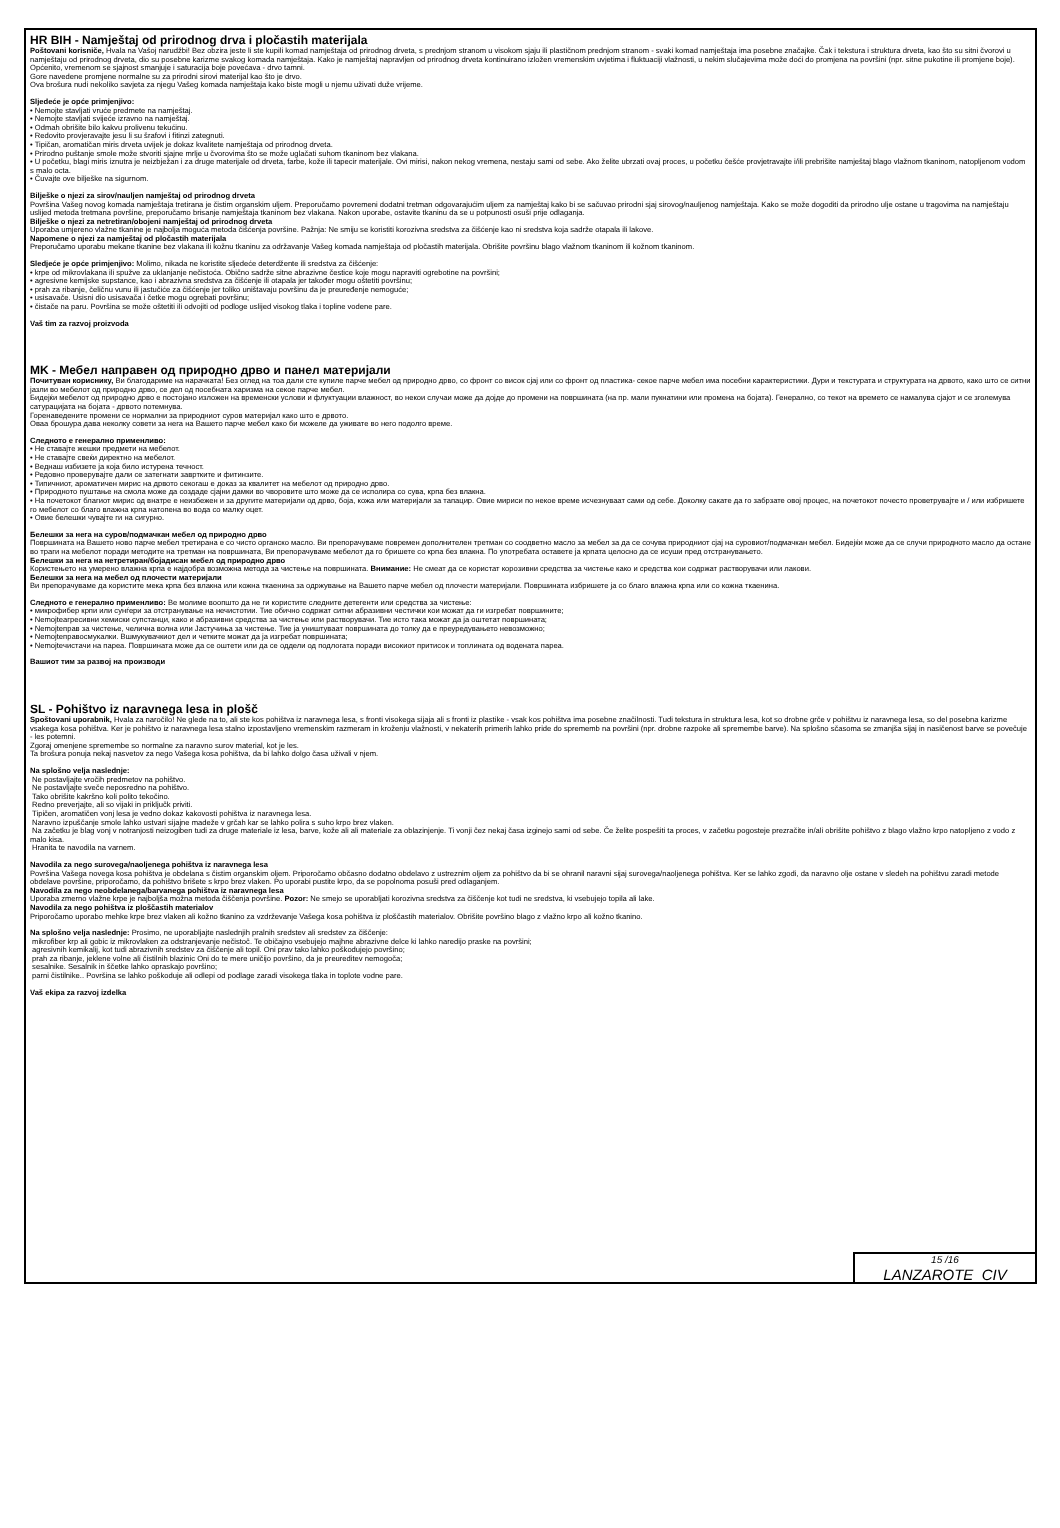HR BIH - Namještaj od prirodnog drva i pločastih materijala
Poštovani korisniče, Hvala na Vašoj narudžbi! Bez obzira jeste li ste kupili komad namještaja od prirodnog drveta, s prednjom stranom u visokom sjaju ili plastičnom prednjom stranom - svaki komad namještaja ima posebne značajke. Čak i tekstura i struktura drveta, kao što su sitni čvorovi u namještaju od prirodnog drveta, dio su posebne karizme svakog komada namještaja. Kako je namještaj napravljen od prirodnog drveta kontinuirano izložen vremenskim uvjetima i fluktuaciji vlažnosti, u nekim slučajevima može doći do promjena na površini (npr. sitne pukotine ili promjene boje). Općenito, vremenom se sjajnost smanjuje i saturacija boje povećava - drvo tamni.
Gore navedene promjene normalne su za prirodni sirovi materijal kao što je drvo.
Ova brošura nudi nekoliko savjeta za njegu Vašeg komada namještaja kako biste mogli u njemu uživati duže vrijeme.
Sljedeće je opće primjenjivo:
• Nemojte stavljati vruće predmete na namještaj.
• Nemojte stavljati svijeće izravno na namještaj.
• Odmah obrišite bilo kakvu prolivenu tekućinu.
• Redovito provjeravajte jesu li su šrafovi i fitinzi zategnuti.
• Tipičan, aromatičan miris drveta uvijek je dokaz kvalitete namještaja od prirodnog drveta.
• Prirodno puštanje smole može stvoriti sjajne mrlje u čvorovima što se može uglačati suhom tkaninom bez vlakana.
• U početku, blagi miris iznutra je neizbježan i za druge materijale od drveta, farbe, kože ili tapecir materijale. Ovi mirisi, nakon nekog vremena, nestaju sami od sebe. Ako želite ubrzati ovaj proces, u početku češće provjetravajte i/ili prebrišite namještaj blago vlažnom tkaninom, natopljenom vodom s malo octa.
• Čuvajte ove bilješke na sigurnom.
Bilješke o njezi za sirov/nauljen namještaj od prirodnog drveta
Površina Vašeg novog komada namještaja tretirana je čistim organskim uljem. Preporučamo povremeni dodatni tretman odgovarajućim uljem za namještaj kako bi se sačuvao prirodni sjaj sirovog/nauljenog namještaja. Kako se može dogoditi da prirodno ulje ostane u tragovima na namještaju uslijed metoda tretmana površine, preporučamo brisanje namještaja tkaninom bez vlakana. Nakon uporabe, ostavite tkaninu da se u potpunosti osuši prije odlaganja.
Bilješke o njezi za netretiran/obojeni namještaj od prirodnog drveta
Uporaba umjereno vlažne tkanine je najbolja moguća metoda čišćenja površine. Pažnja: Ne smiju se koristiti korozivna sredstva za čišćenje kao ni sredstva koja sadrže otapala ili lakove.
Napomene o njezi za namještaj od pločastih materijala
Preporučamo uporabu mekane tkanine bez vlakana ili kožnu tkaninu za održavanje Vašeg komada namještaja od pločastih materijala. Obrišite površinu blago vlažnom tkaninom ili kožnom tkaninom.
Sledjeće je opće primjenjivo: Molimo, nikada ne koristite sljedeće deterdžente ili sredstva za čišćenje:
• krpe od mikrovlakana ili spužve za uklanjanje nečistoća. Obično sadrže sitne abrazivne čestice koje mogu napraviti ogrebotine na površini;
• agresivne kemijske supstance, kao i abrazivna sredstva za čišćenje ili otapala jer također mogu oštetiti površinu;
• prah za ribanje, čeličnu vunu ili jastučiće za čišćenje jer toliko uništavaju površinu da je preuređenje nemoguće;
• usisavače. Usisni dio usisavača i četke mogu ogrebati površinu;
• čistače na paru. Površina se može oštetiti ili odvojiti od podloge uslijed visokog tlaka i topline vodene pare.
Vaš tim za razvoj proizvoda
MK - Мебел направен од природно дрво и панел материјали
Почитуван кориснику, Ви благодариме на нарачката! Без оглед на тоа дали сте купиле парче мебел од природно дрво, со фронт со висок сјај или со фронт од пластика- секое парче мебел има посебни карактеристики. Дури и текстурата и структурата на дрвото, како што се ситни јазли во мебелот од природно дрво, се дел од посебната харизма на секое парче мебел.
Бидејќи мебелот од природно дрво е постојано изложен на временски услови и флуктуации влажност, во некои случаи може да дојде до промени на површината (на пр. мали пукнатини или промена на бојата). Генерално, со текот на времето се намалува сјајот и се зголемува сатурацијата на бојата - дрвото потемнува.
Горенаведените промени се нормални за природниот суров материјал како што е дрвото.
Оваа брошура дава неколку совети за нега на Вашето парче мебел како би можеле да уживате во него подолго време.
Следното е генерално применливо:
• Не ставајте жешки предмети на мебелот.
• Не ставајте свеќи директно на мебелот.
• Веднаш избизете ја која било истурена течност.
• Редовно проверувајте дали се затегнати завртките и фитинзите.
• Типичниот, ароматичен мирис на дрвото секогаш е доказ за квалитет на мебелот од природно дрво.
• Природното пуштање на смола може да создаде сјајни дамки во чворовите што може да се исполира со сува, крпа без влакна.
• На почетокот благиот мирис од внатре е неизбежен и за другите материјали од дрво, боја, кожа или материјали за тапацир. Овие мириси по некое време исчезнуваат сами од себе. Доколку сакате да го забрзате овој процес, на почетокот почесто проветрувајте и / или избришете го мебелот со благо влажна крпа натопена во вода со малку оцет.
• Овие белешки чувајте ги на сигурно.
Белешки за нега на суров/подмачкан мебел од природно дрво
Површината на Вашето ново парче мебел третирана е со чисто органско масло. Ви препорачуваме повремен дополнителен третман со соодветно масло за мебел за да се сочува природниот сјај на суровиот/подмачкан мебел. Бидејќи може да се случи природното масло да остане во траги на мебелот поради методите на третман на површината, Ви препорачуваме мебелот да го бришете со крпа без влакна. По употребата оставете ја крпата целосно да се исуши пред отстранувањето.
Белешки за нега на нетретиран/бојадисан мебел од природно дрво
Користењето на умерено влажна крпа е најдобра возможна метода за чистење на површината. Внимание: Не смеат да се користат корозивни средства за чистење како и средства кои содржат растворувачи или лакови.
Белешки за нега на мебел од плочести материјали
Ви препорачуваме да користите мека крпа без влакна или кожна ткаенина за одржување на Вашето парче мебел од плочести материјали. Површината избришете ја со благо влажна крпа или со кожна ткаенина.
Следното е генерално применливо: Ве молиме воопшто да не ги користите следните детегенти или средства за чистење:
• микрофибер крпи или сунѓери за отстранување на нечистотии. Тие обично содржат ситни абразивни честички кои можат да ги изгребат површините;
• Nemojteагресивни хемиски супстанци, како и абразивни средства за чистење или растворувачи. Тие исто така можат да ја оштетат површината;
• Nemojteправ за чистење, челична волна или Јастучиња за чистење. Тие ја уништуваат површината до толку да е преуредувањето невозможно;
• Nemojteправосмукалки. Вшмукувачкиот дел и четките можат да ја изгребат површината;
• Nemojteчистачи на пареа. Површината може да се оштети или да се оддели од подлогата поради високиот притисок и топлината од водената пареа.
Вашиот тим за развој на производи
SL - Pohištvo iz naravnega lesa in plošč
Spoštovani uporabnik, Hvala za naročilo! Ne glede na to, ali ste kos pohištva iz naravnega lesa, s fronti visokega sijaja ali s fronti iz plastike - vsak kos pohištva ima posebne značilnosti. Tudi tekstura in struktura lesa, kot so drobne grče v pohištvu iz naravnega lesa, so del posebna karizme vsakega kosa pohištva. Ker je pohištvo iz naravnega lesa stalno izpostavljeno vremenskim razmeram in kroženju vlažnosti, v nekaterih primerih lahko pride do sprememb na površini (npr. drobne razpoke ali spremembe barve). Na splošno sčasoma se zmanjša sijaj in nasičenost barve se povečuje - les potemni.
Zgoraj omenjene spremembe so normalne za naravno surov material, kot je les.
Ta brošura ponuja nekaj nasvetov za nego Vašega kosa pohištva, da bi lahko dolgo časa uživali v njem.
Na splošno velja naslednje:
Ne postavljajte vročih predmetov na pohištvo.
Ne postavljajte sveče neposredno na pohištvo.
Tako obrišite kakršno koli polito tekočino.
Redno preverjajte, ali so vijaki in priključk priviti.
Tipičen, aromatičen vonj lesa je vedno dokaz kakovosti pohištva iz naravnega lesa.
Naravno izpuščanje smole lahko ustvari sijajne madeže v grčah kar se lahko polira s suho krpo brez vlaken.
Na začetku je blag vonj v notranjosti neizogiben tudi za druge materiale iz lesa, barve, kože ali ali materiale za oblazinjenje. Ti vonji čez nekaj časa izginejo sami od sebe. Če želite pospešiti ta proces, v začetku pogosteje prezračite in/ali obrišite pohištvo z blago vlažno krpo natopljeno z vodo z malo kisa.
Hranita te navodila na varnem.
Navodila za nego surovega/naoljenega pohištva iz naravnega lesa
Površina Vašega novega kosa pohištva je obdelana s čistim organskim oljem. Priporočamo občasno dodatno obdelavo z ustreznim oljem za pohištvo da bi se ohranil naravni sijaj surovega/naoljenega pohištva. Ker se lahko zgodi, da naravno olje ostane v sledeh na pohištvu zaradi metode obdelave površine, priporočamo, da pohištvo brišete s krpo brez vlaken. Po uporabi pustite krpo, da se popolnoma posuši pred odlaganjem.
Navodila za nego neobdelanega/barvanega pohištva iz naravnega lesa
Uporaba zmerno vlažne krpe je najboljša možna metoda čiščenja površine. Pozor: Ne smejo se uporabljati korozivna sredstva za čiščenje kot tudi ne sredstva, ki vsebujejo topila ali lake.
Navodila za nego pohištva iz ploščastih materialov
Priporočamo uporabo mehke krpe brez vlaken ali kožno tkanino za vzdrževanje Vašega kosa pohištva iz ploščastih materialov. Obrišite površino blago z vlažno krpo ali kožno tkanino.
Na splošno velja naslednje: Prosimo, ne uporabljajte naslednjih pralnih sredstev ali sredstev za čiščenje:
mikrofiber krp ali gobic iz mikrovlaken za odstranjevanje nečistoč. Te običajno vsebujejo majhne abrazivne delce ki lahko naredijo praske na površini;
agresivnih kemikalij, kot tudi abrazivnih sredstev za čiščenje ali topil. Oni prav tako lahko poškodujejo površino;
prah za ribanje, jeklene volne ali čistilnih blazinic Oni do te mere uničijo površino, da je preureditev nemogoča;
sesalnike. Sesalnik in ščetke lahko opraskajo površino;
parni čistilnike.. Površina se lahko poškoduje ali odlepi od podlage zaradi visokega tlaka in toplote vodne pare.
Vaš ekipa za razvoj izdelka
15 /16
LANZAROTE CIV